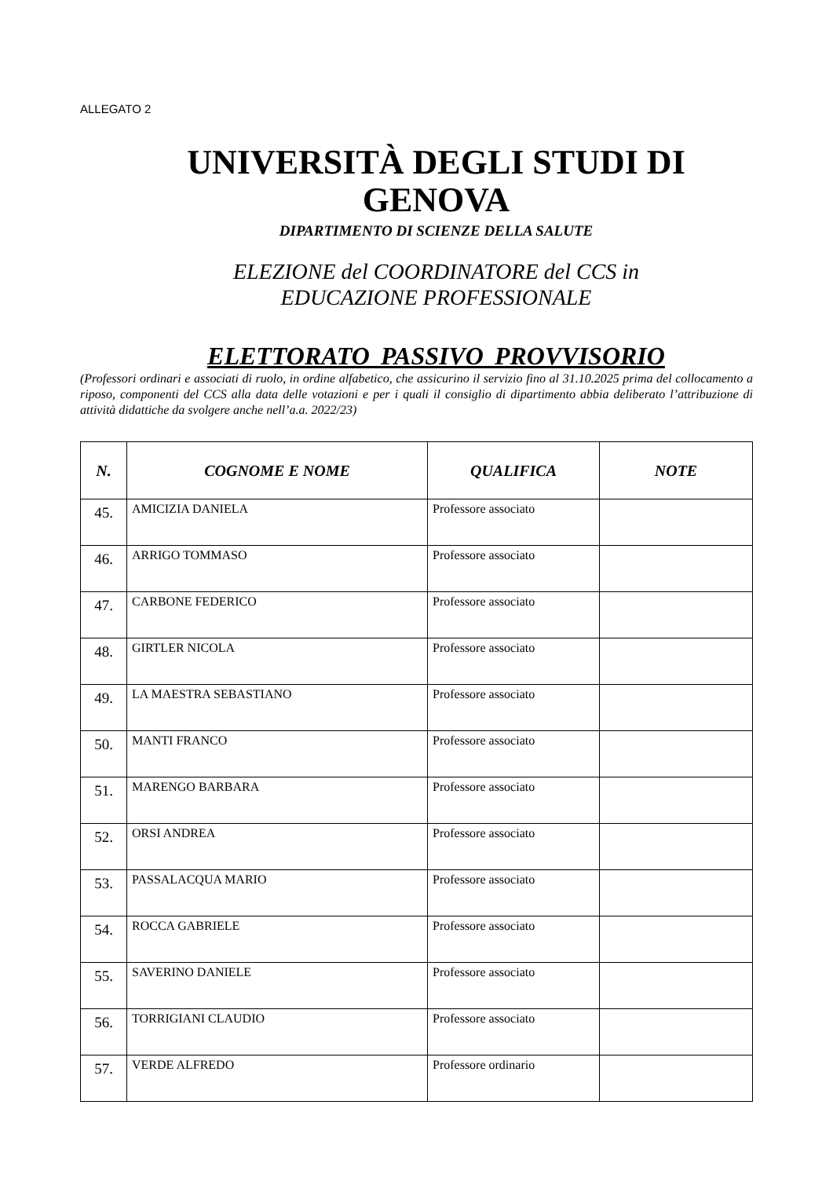ALLEGATO 2
UNIVERSITÀ DEGLI STUDI DI
GENOVA
DIPARTIMENTO DI SCIENZE DELLA SALUTE
ELEZIONE del COORDINATORE del CCS in
EDUCAZIONE PROFESSIONALE
ELETTORATO PASSIVO PROVVISORIO
(Professori ordinari e associati di ruolo, in ordine alfabetico, che assicurino il servizio fino al 31.10.2025 prima del collocamento a riposo, componenti del CCS alla data delle votazioni e per i quali il consiglio di dipartimento abbia deliberato l’attribuzione di attività didattiche da svolgere anche nell’a.a. 2022/23)
| N. | COGNOME E NOME | QUALIFICA | NOTE |
| --- | --- | --- | --- |
| 45. | AMICIZIA DANIELA | Professore associato | |
| 46. | ARRIGO TOMMASO | Professore associato | |
| 47. | CARBONE FEDERICO | Professore associato | |
| 48. | GIRTLER NICOLA | Professore associato | |
| 49. | LA MAESTRA SEBASTIANO | Professore associato | |
| 50. | MANTI FRANCO | Professore associato | |
| 51. | MARENGO BARBARA | Professore associato | |
| 52. | ORSI ANDREA | Professore associato | |
| 53. | PASSALACQUA MARIO | Professore associato | |
| 54. | ROCCA GABRIELE | Professore associato | |
| 55. | SAVERINO DANIELE | Professore associato | |
| 56. | TORRIGIANI CLAUDIO | Professore associato | |
| 57. | VERDE ALFREDO | Professore ordinario | |